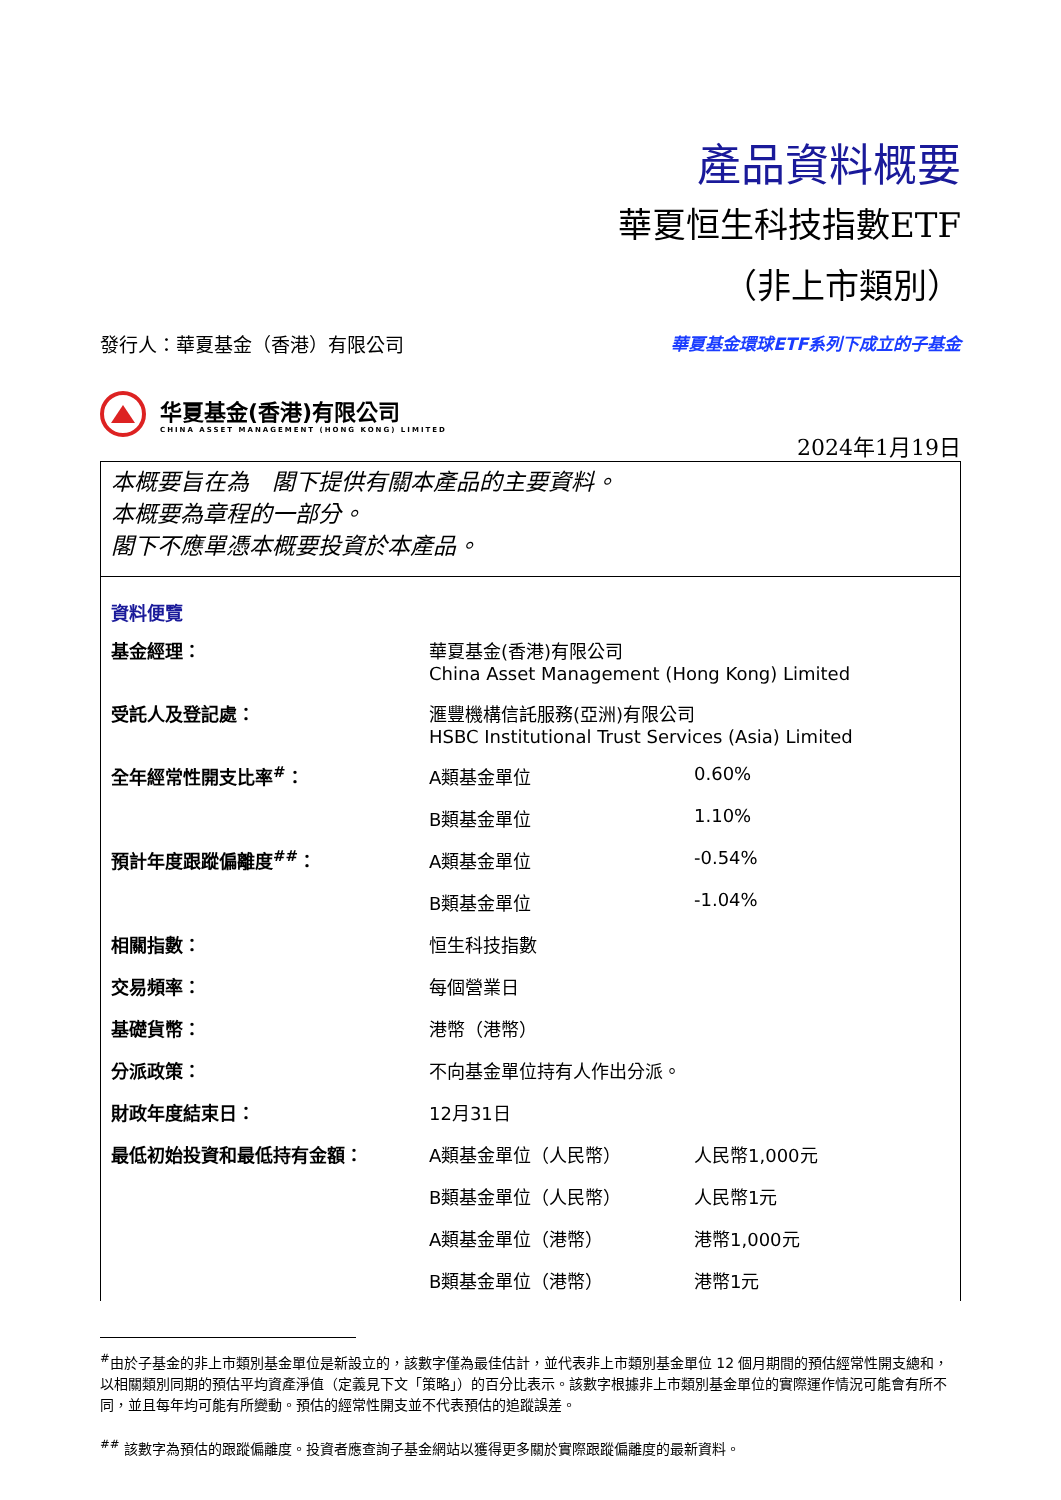產品資料概要
華夏恒生科技指數ETF
（非上市類別）
發行人：華夏基金（香港）有限公司 華夏基金環球ETF系列下成立的子基金
华夏基金(香港)有限公司
CHINA ASSET MANAGEMENT (HONG KONG) LIMITED
2024年1月19日
本概要旨在為　閣下提供有關本產品的主要資料。
本概要為章程的一部分。
閣下不應單憑本概要投資於本產品。
資料便覽
| 基金經理： | 華夏基金(香港)有限公司 China Asset Management (Hong Kong) Limited | |
| 受託人及登記處： | 滙豐機構信託服務(亞洲)有限公司 HSBC Institutional Trust Services (Asia) Limited | |
| 全年經常性開支比率<sup>#</sup>： | A類基金單位 | 0.60% |
| | B類基金單位 | 1.10% |
| 預計年度跟蹤偏離度<sup>##</sup>： | A類基金單位 | -0.54% |
| | B類基金單位 | -1.04% |
| 相關指數： | 恒生科技指數 | |
| 交易頻率： | 每個營業日 | |
| 基礎貨幣： | 港幣（港幣） | |
| 分派政策： | 不向基金單位持有人作出分派。 | |
| 財政年度結束日： | 12月31日 | |
| 最低初始投資和最低持有金額： | A類基金單位（人民幣） | 人民幣1,000元 |
| | B類基金單位（人民幣） | 人民幣1元 |
| | A類基金單位（港幣） | 港幣1,000元 |
| | B類基金單位（港幣） | 港幣1元 |
<sup>#</sup> 由於子基金的非上市類別基金單位是新設立的，該數字僅為最佳估計，並代表非上市類別基金單位 12 個月期間的預估經常性開支總和，以相關類別同期的預估平均資產淨值（定義見下文「策略」）的百分比表示。該數字根據非上市類別基金單位的實際運作情況可能會有所不同，並且每年均可能有所變動。預估的經常性開支並不代表預估的追蹤誤差。
<sup>##</sup> 該數字為預估的跟蹤偏離度。投資者應查詢子基金網站以獲得更多關於實際跟蹤偏離度的最新資料。